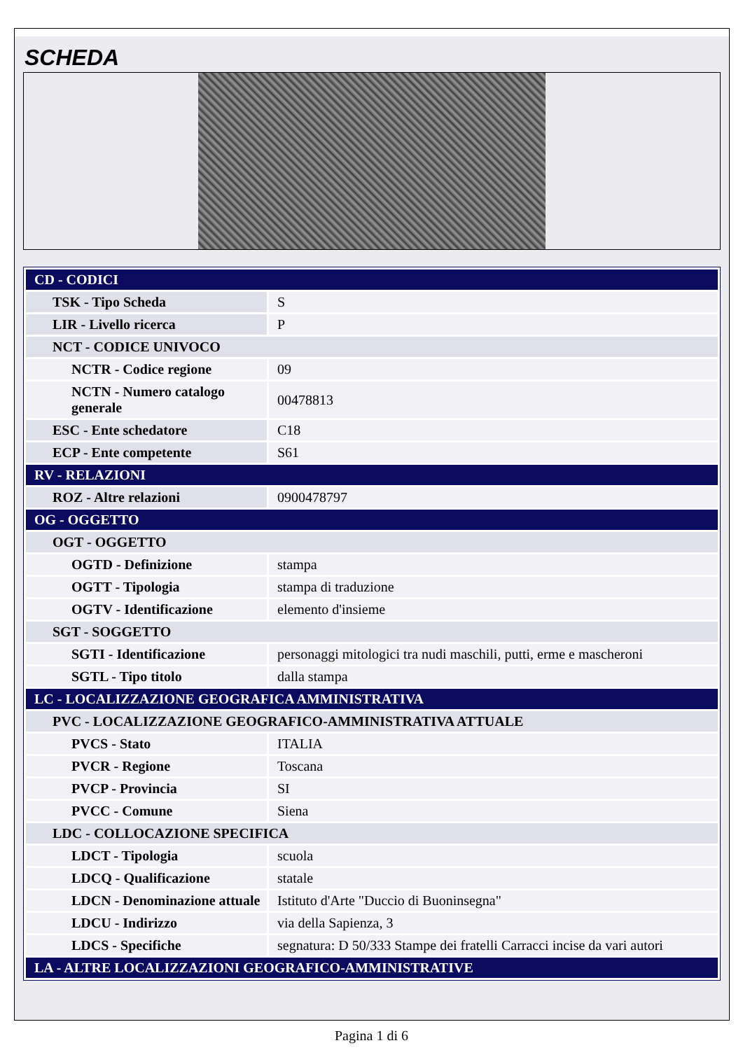SCHEDA
| CD - CODICI | |
| TSK - Tipo Scheda | S |
| LIR - Livello ricerca | P |
| NCT - CODICE UNIVOCO | |
| NCTR - Codice regione | 09 |
| NCTN - Numero catalogo generale | 00478813 |
| ESC - Ente schedatore | C18 |
| ECP - Ente competente | S61 |
| RV - RELAZIONI | |
| ROZ - Altre relazioni | 0900478797 |
| OG - OGGETTO | |
| OGT - OGGETTO | |
| OGTD - Definizione | stampa |
| OGTT - Tipologia | stampa di traduzione |
| OGTV - Identificazione | elemento d'insieme |
| SGT - SOGGETTO | |
| SGTI - Identificazione | personaggi mitologici tra nudi maschili, putti, erme e mascheroni |
| SGTL - Tipo titolo | dalla stampa |
| LC - LOCALIZZAZIONE GEOGRAFICA AMMINISTRATIVA | |
| PVC - LOCALIZZAZIONE GEOGRAFICO-AMMINISTRATIVA ATTUALE | |
| PVCS - Stato | ITALIA |
| PVCR - Regione | Toscana |
| PVCP - Provincia | SI |
| PVCC - Comune | Siena |
| LDC - COLLOCAZIONE SPECIFICA | |
| LDCT - Tipologia | scuola |
| LDCQ - Qualificazione | statale |
| LDCN - Denominazione attuale | Istituto d'Arte "Duccio di Buoninsegna" |
| LDCU - Indirizzo | via della Sapienza, 3 |
| LDCS - Specifiche | segnatura: D 50/333 Stampe dei fratelli Carracci incise da vari autori |
| LA - ALTRE LOCALIZZAZIONI GEOGRAFICO-AMMINISTRATIVE | |
Pagina 1 di 6